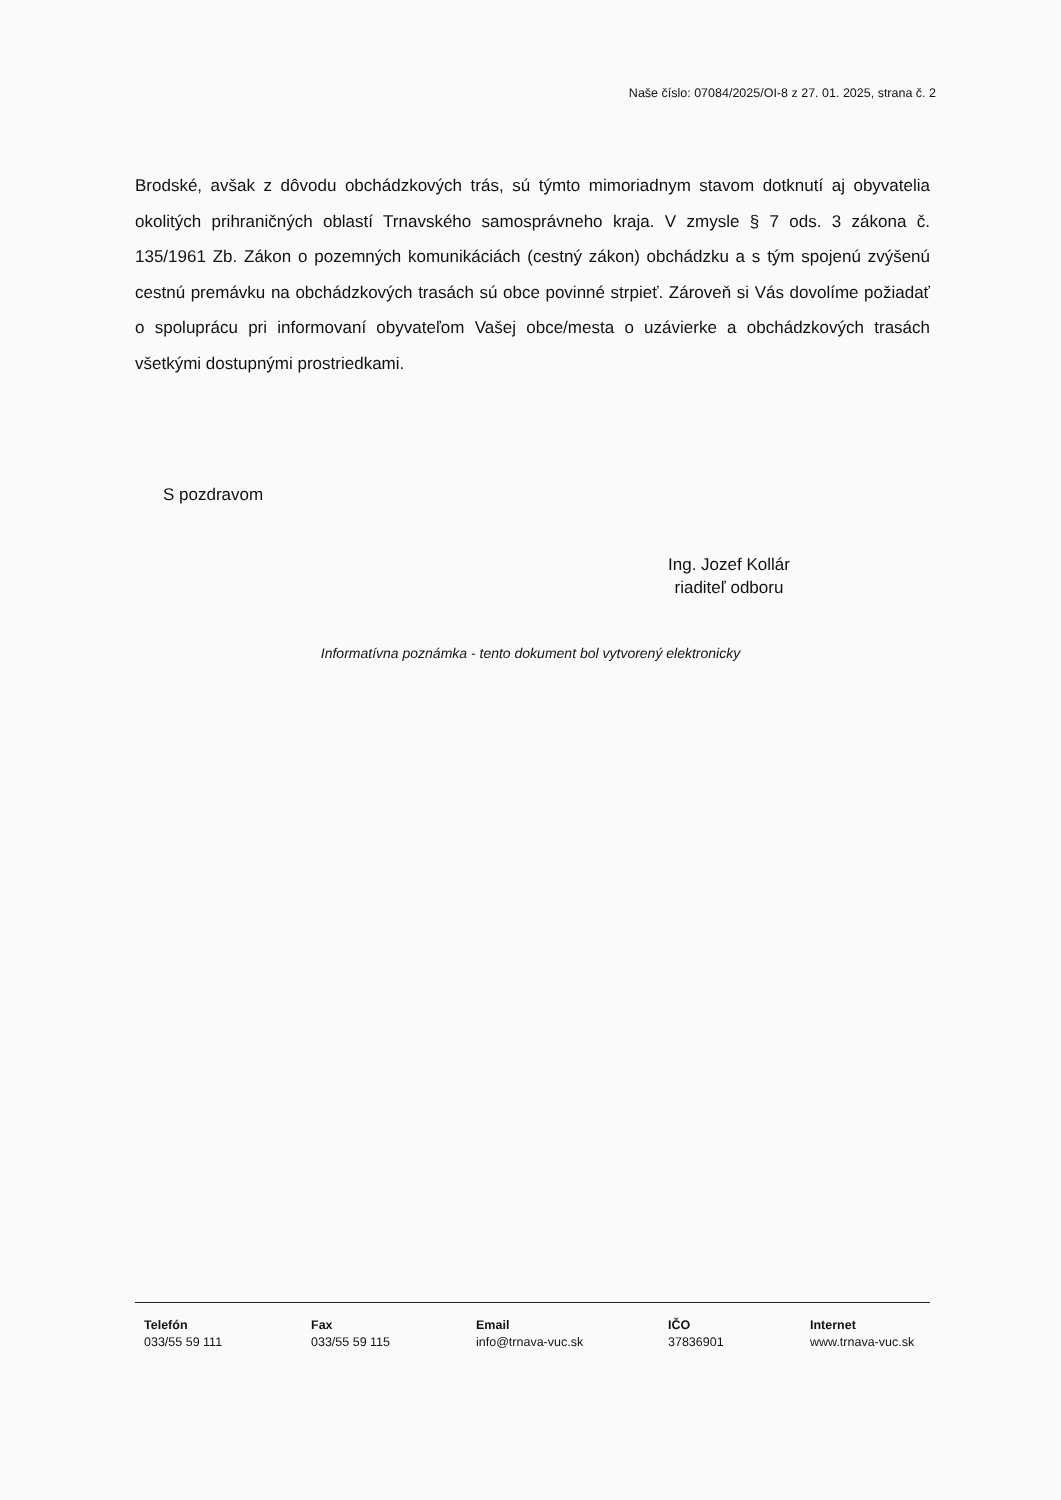Naše číslo: 07084/2025/OI-8 z 27. 01. 2025, strana č. 2
Brodské, avšak z dôvodu obchádzkových trás, sú týmto mimoriadnym stavom dotknutí aj obyvatelia okolitých prihraničných oblastí Trnavského samosprávneho kraja. V zmysle § 7 ods. 3 zákona č. 135/1961 Zb. Zákon o pozemných komunikáciách (cestný zákon) obchádzku a s tým spojenú zvýšenú cestnú premávku na obchádzkových trasách sú obce povinné strpieť. Zároveň si Vás dovolíme požiadať o spoluprácu pri informovaní obyvateľom Vašej obce/mesta o uzávierke a obchádzkových trasách všetkými dostupnými prostriedkami.
S pozdravom
Ing. Jozef Kollár
riaditeľ odboru
Informatívna poznámka - tento dokument bol vytvorený elektronicky
Telefón
033/55 59 111
Fax
033/55 59 115
Email
info@trnava-vuc.sk
IČO
37836901
Internet
www.trnava-vuc.sk